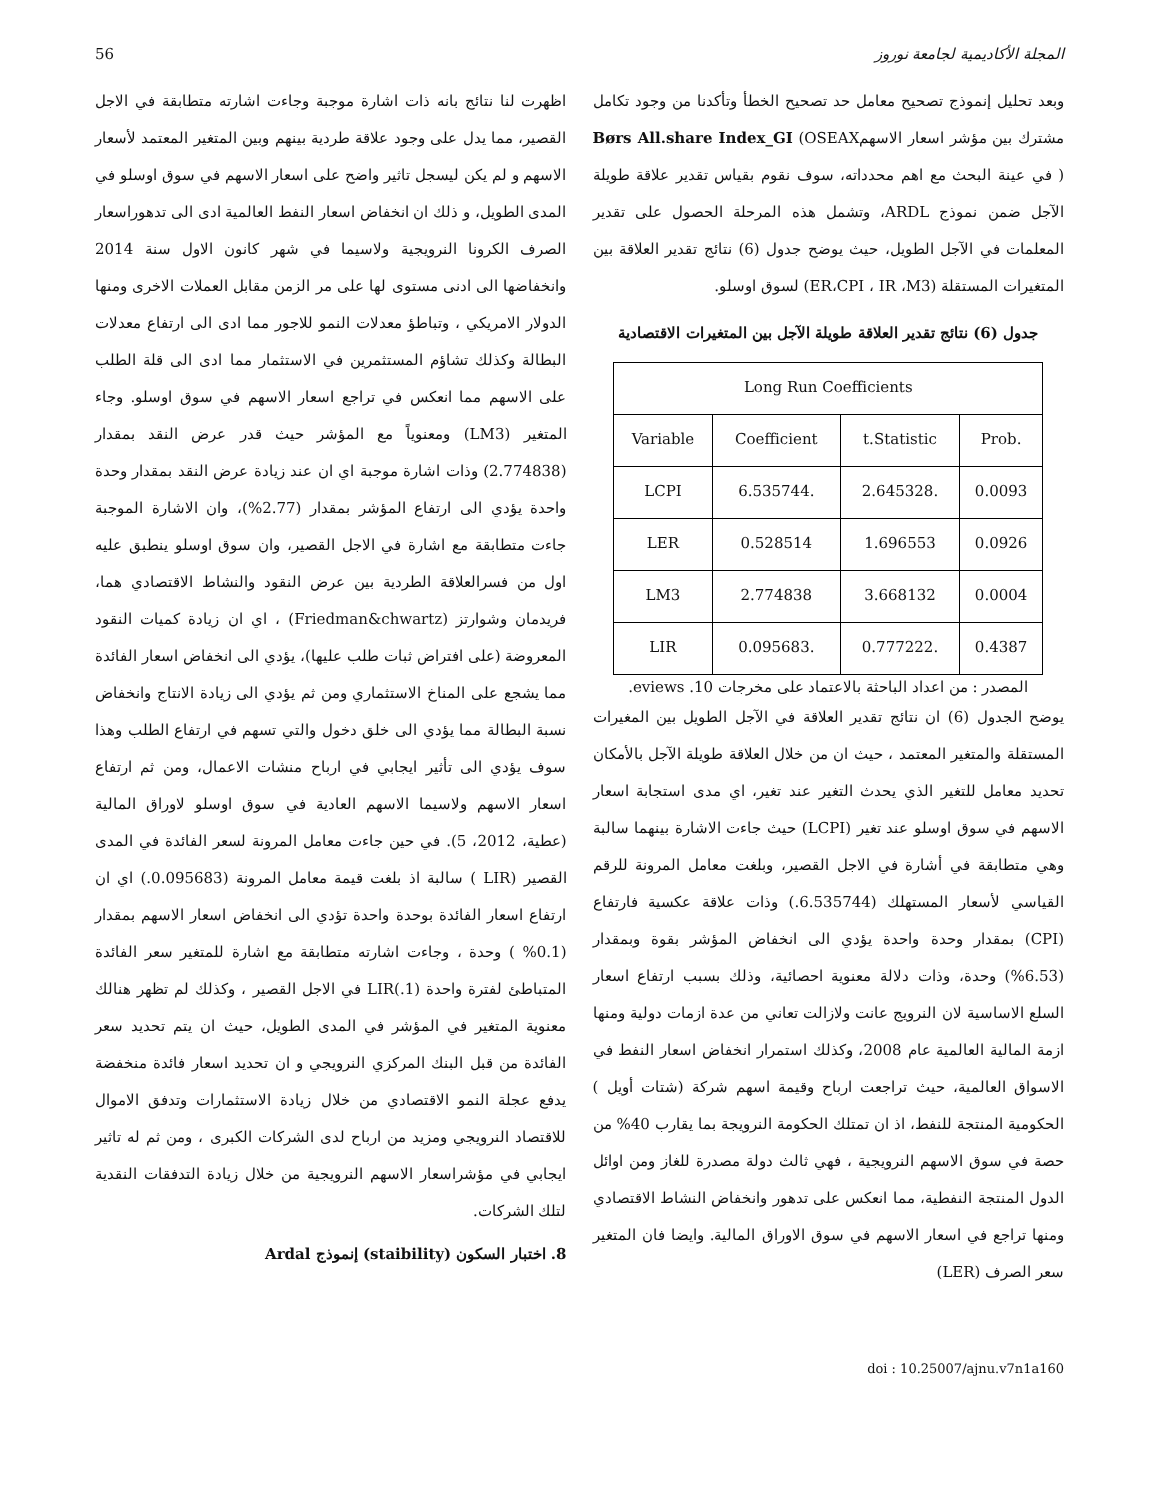المجلة الأكاديمية لجامعة نوروز 56
وبعد تحليل إنموذج تصحيح معامل حد تصحيح الخطأ وتأكدنا من وجود تكامل مشترك بين مؤشر اسعار الاسهمBørs All.share Index_GI (OSEAX ) في عينة البحث مع اهم محدداته، سوف نقوم بقياس تقدير علاقة طويلة الآجل ضمن نموذج ARDL، وتشمل هذه المرحلة الحصول على تقدير المعلمات في الآجل الطويل، حيث يوضح جدول (6) نتائج تقدير العلاقة بين المتغيرات المستقلة (ER،CPI ، IR ،M3) لسوق اوسلو.
جدول (6) نتائج تقدير العلاقة طويلة الآجل بين المتغيرات الاقتصادية
| Long Run Coefficients | | | |
| --- | --- | --- | --- |
| Variable | Coefficient | t.Statistic | Prob. |
| LCPI | 6.535744. | 2.645328. | 0.0093 |
| LER | 0.528514 | 1.696553 | 0.0926 |
| LM3 | 2.774838 | 3.668132 | 0.0004 |
| LIR | 0.095683. | 0.777222. | 0.4387 |
المصدر : من اعداد الباحثة بالاعتماد على مخرجات eviews .10.
يوضح الجدول (6) ان نتائج تقدير العلاقة في الآجل الطويل بين المغيرات المستقلة والمتغير المعتمد ، حيث ان من خلال العلاقة طويلة الآجل بالأمكان تحديد معامل للتغير الذي يحدث التغير عند تغير، اي مدى استجابة اسعار الاسهم في سوق اوسلو عند تغير (LCPI) حيث جاءت الاشارة بينهما سالبة وهي متطابقة في أشارة في الاجل القصير، وبلغت معامل المرونة للرقم القياسي لأسعار المستهلك (6.535744.) وذات علاقة عكسية فارتفاع (CPI) بمقدار وحدة واحدة يؤدي الى انخفاض المؤشر بقوة وبمقدار (6.53%) وحدة، وذات دلالة معنوية احصائية، وذلك بسبب ارتفاع اسعار السلع الاساسية لان النرويج عانت ولازالت تعاني من عدة ازمات دولية ومنها ازمة المالية العالمية عام 2008، وكذلك استمرار انخفاض اسعار النفط في الاسواق العالمية، حيث تراجعت ارباح وقيمة اسهم شركة (شتات أويل ) الحكومية المنتجة للنفط، اذ ان تمتلك الحكومة النرويجة بما يقارب 40% من حصة في سوق الاسهم النرويجية ، فهي ثالث دولة مصدرة للغاز ومن اوائل الدول المنتجة النفطية، مما انعكس على تدهور وانخفاض النشاط الاقتصادي ومنها تراجع في اسعار الاسهم في سوق الاوراق المالية. وايضا فان المتغير سعر الصرف (LER)
اظهرت لنا نتائج بانه ذات اشارة موجبة وجاءت اشارته متطابقة في الاجل القصير، مما يدل على وجود علاقة طردية بينهم وبين المتغير المعتمد لأسعار الاسهم و لم يكن ليسجل تاثير واضح على اسعار الاسهم في سوق اوسلو في المدى الطويل، و ذلك ان انخفاض اسعار النفط العالمية ادى الى تدهوراسعار الصرف الكرونا النرويجية ولاسيما في شهر كانون الاول سنة 2014 وانخفاضها الى ادنى مستوى لها على مر الزمن مقابل العملات الاخرى ومنها الدولار الامريكي ، وتباطؤ معدلات النمو للاجور مما ادى الى ارتفاع معدلات البطالة وكذلك تشاؤم المستثمرين في الاستثمار مما ادى الى قلة الطلب على الاسهم مما انعكس في تراجع اسعار الاسهم في سوق اوسلو. وجاء المتغير (LM3) ومعنوياً مع المؤشر حيث قدر عرض النقد بمقدار (2.774838) وذات اشارة موجبة اي ان عند زيادة عرض النقد بمقدار وحدة واحدة يؤدي الى ارتفاع المؤشر بمقدار (2.77%)، وان الاشارة الموجبة جاءت متطابقة مع اشارة في الاجل القصير، وان سوق اوسلو ينطبق عليه اول من فسرالعلاقة الطردية بين عرض النقود والنشاط الاقتصادي هما، فريدمان وشوارتز (Friedman&chwartz) ، اي ان زيادة كميات النقود المعروضة (على افتراض ثبات طلب عليها)، يؤدي الى انخفاض اسعار الفائدة مما يشجع على المناخ الاستثماري ومن ثم يؤدي الى زيادة الانتاج وانخفاض نسبة البطالة مما يؤدي الى خلق دخول والتي تسهم في ارتفاع الطلب وهذا سوف يؤدي الى تأثير ايجابي في ارباح منشات الاعمال، ومن ثم ارتفاع اسعار الاسهم ولاسيما الاسهم العادية في سوق اوسلو لاوراق المالية (عطية، 2012، 5). في حين جاءت معامل المرونة لسعر الفائدة في المدى القصير (LIR ) سالبة اذ بلغت قيمة معامل المرونة (0.095683.) اي ان ارتفاع اسعار الفائدة بوحدة واحدة تؤدي الى انخفاض اسعار الاسهم بمقدار (0.1% ) وحدة ، وجاءت اشارته متطابقة مع اشارة للمتغير سعر الفائدة المتباطئ لفترة واحدة LIR(.1) في الاجل القصير ، وكذلك لم تظهر هنالك معنوية المتغير في المؤشر في المدى الطويل، حيث ان يتم تحديد سعر الفائدة من قبل البنك المركزي النرويجي و ان تحديد اسعار فائدة منخفضة يدفع عجلة النمو الاقتصادي من خلال زيادة الاستثمارات وتدفق الاموال للاقتصاد النرويجي ومزيد من ارباح لدى الشركات الكبرى ، ومن ثم له تاثير ايجابي في مؤشراسعار الاسهم النرويجية من خلال زيادة التدفقات النقدية لتلك الشركات.
8. اختبار السكون (staibility) إنموذج Ardal
doi : 10.25007/ajnu.v7n1a160